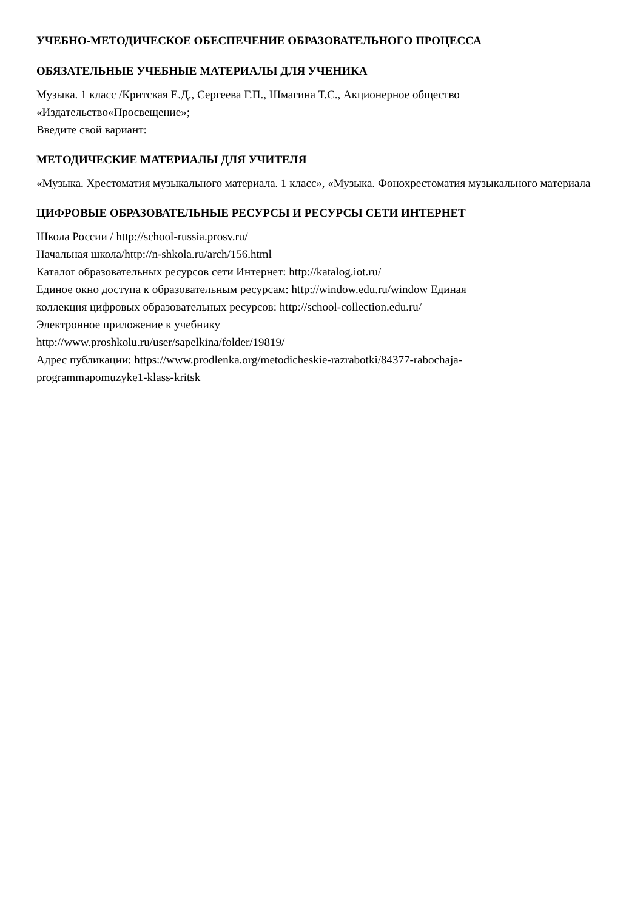УЧЕБНО-МЕТОДИЧЕСКОЕ ОБЕСПЕЧЕНИЕ ОБРАЗОВАТЕЛЬНОГО ПРОЦЕССА
ОБЯЗАТЕЛЬНЫЕ УЧЕБНЫЕ МАТЕРИАЛЫ ДЛЯ УЧЕНИКА
Музыка. 1 класс /Критская Е.Д., Сергеева Г.П., Шмагина Т.С., Акционерное общество
«Издательство«Просвещение»;
Введите свой вариант:
МЕТОДИЧЕСКИЕ МАТЕРИАЛЫ ДЛЯ УЧИТЕЛЯ
«Музыка. Хрестоматия музыкального материала. 1 класс», «Музыка. Фонохрестоматия музыкального материала
ЦИФРОВЫЕ ОБРАЗОВАТЕЛЬНЫЕ РЕСУРСЫ И РЕСУРСЫ СЕТИ ИНТЕРНЕТ
Школа России / http://school-russia.prosv.ru/
Начальная школа/http://n-shkola.ru/arch/156.html
Каталог образовательных ресурсов сети Интернет: http://katalog.iot.ru/
Единое окно доступа к образовательным ресурсам: http://window.edu.ru/window Единая
коллекция цифровых образовательных ресурсов: http://school-collection.edu.ru/
Электронное приложение к учебнику
http://www.proshkolu.ru/user/sapelkina/folder/19819/
Адрес публикации: https://www.prodlenka.org/metodicheskie-razrabotki/84377-rabochaja-
programmapomuzyke1-klass-kritsk